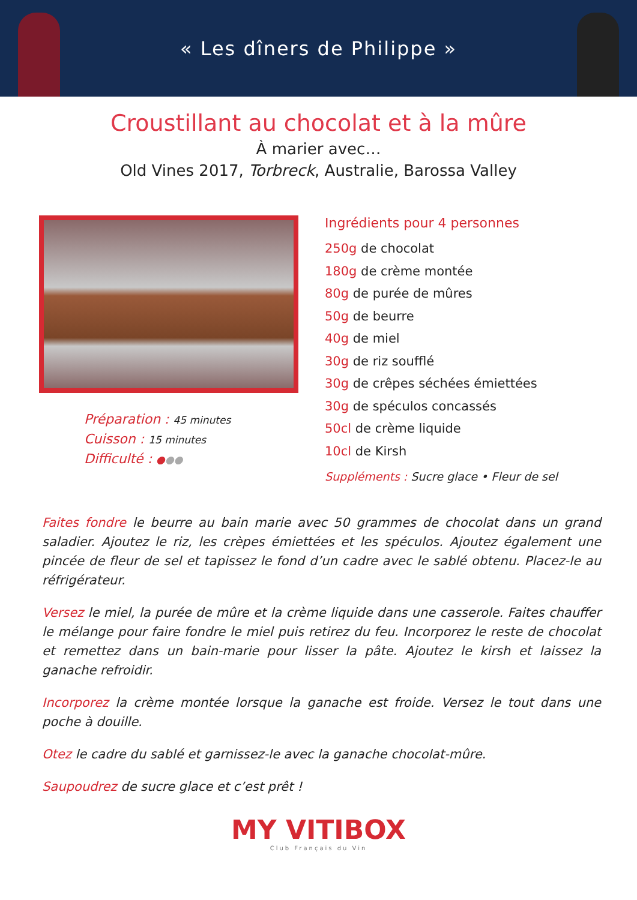« Les dîners de Philippe »
Croustillant au chocolat et à la mûre
À marier avec…
Old Vines 2017, Torbreck, Australie, Barossa Valley
Préparation : 45 minutes
Cuisson : 15 minutes
Difficulté : ●●●
Ingrédients pour 4 personnes
250g de chocolat
180g de crème montée
80g de purée de mûres
50g de beurre
40g de miel
30g de riz soufflé
30g de crêpes séchées émiettées
30g de spéculos concassés
50cl de crème liquide
10cl de Kirsh
Suppléments : Sucre glace • Fleur de sel
Faites fondre le beurre au bain marie avec 50 grammes de chocolat dans un grand saladier. Ajoutez le riz, les crèpes émiettées et les spéculos. Ajoutez également une pincée de fleur de sel et tapissez le fond d’un cadre avec le sablé obtenu. Placez-le au réfrigérateur.
Versez le miel, la purée de mûre et la crème liquide dans une casserole. Faites chauffer le mélange pour faire fondre le miel puis retirez du feu. Incorporez le reste de chocolat et remettez dans un bain-marie pour lisser la pâte. Ajoutez le kirsh et laissez la ganache refroidir.
Incorporez la crème montée lorsque la ganache est froide. Versez le tout dans une poche à douille.
Otez le cadre du sablé et garnissez-le avec la ganache chocolat-mûre.
Saupoudrez de sucre glace et c’est prêt !
MY VITIBOX
Club Français du Vin